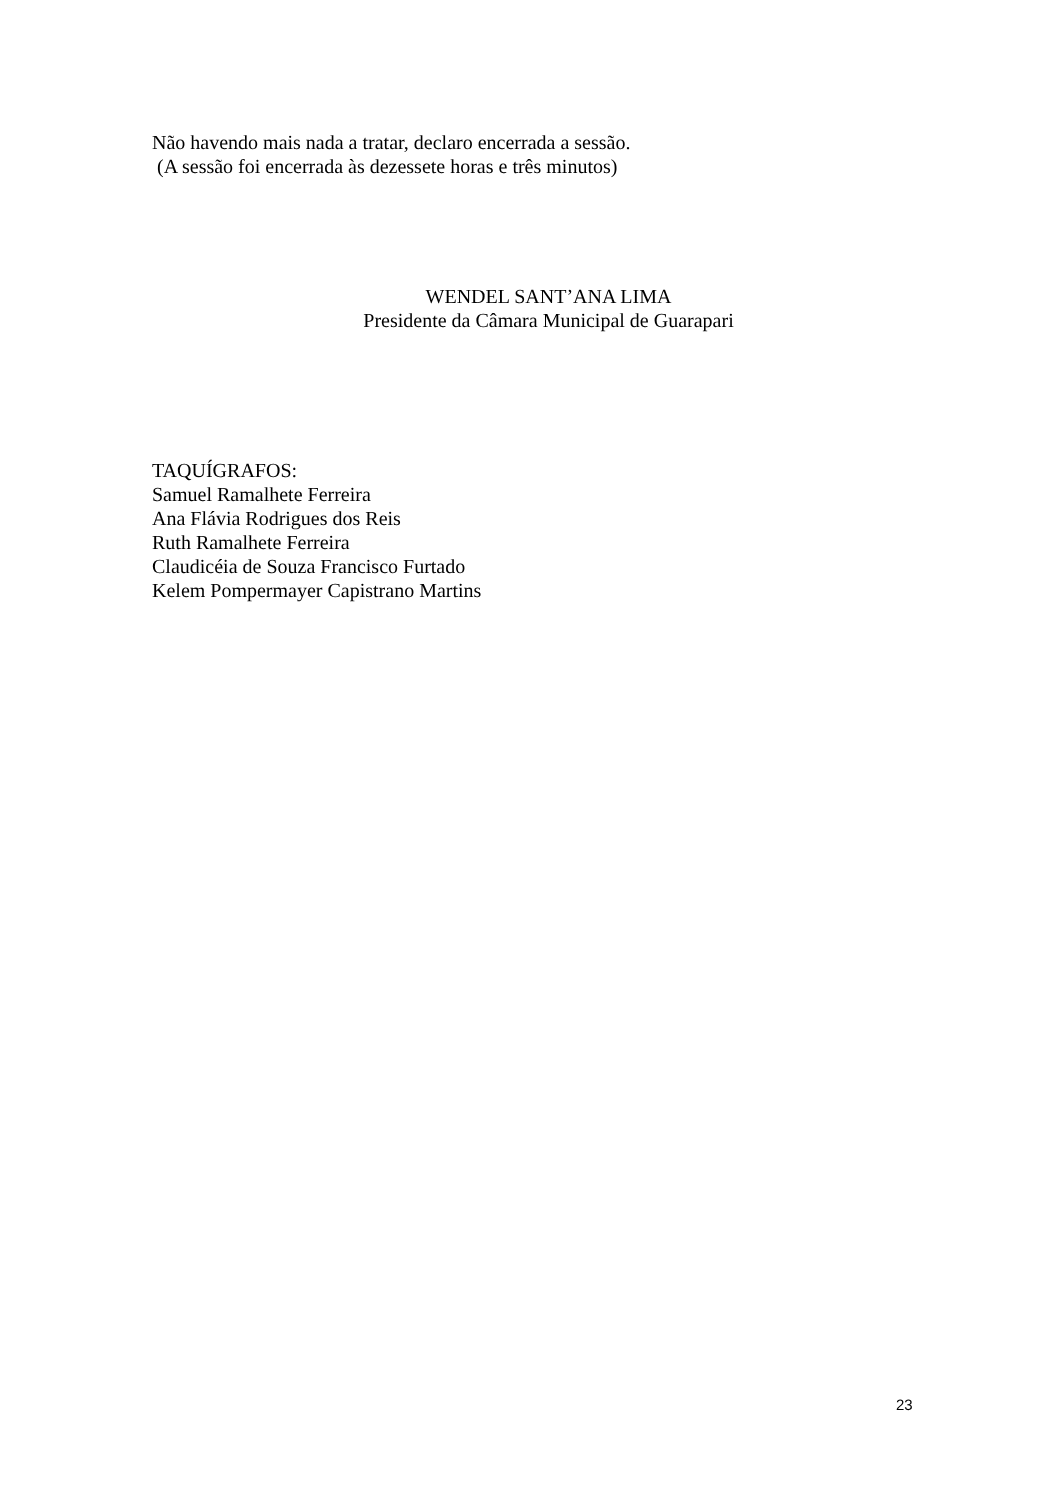Não havendo mais nada a tratar, declaro encerrada a sessão.
(A sessão foi encerrada às dezessete horas e três minutos)
WENDEL SANT’ANA LIMA
Presidente da Câmara Municipal de Guarapari
TAQUÍGRAFOS:
Samuel Ramalhete Ferreira
Ana Flávia Rodrigues dos Reis
Ruth Ramalhete Ferreira
Claudicéia de Souza Francisco Furtado
Kelem Pompermayer Capistrano Martins
23